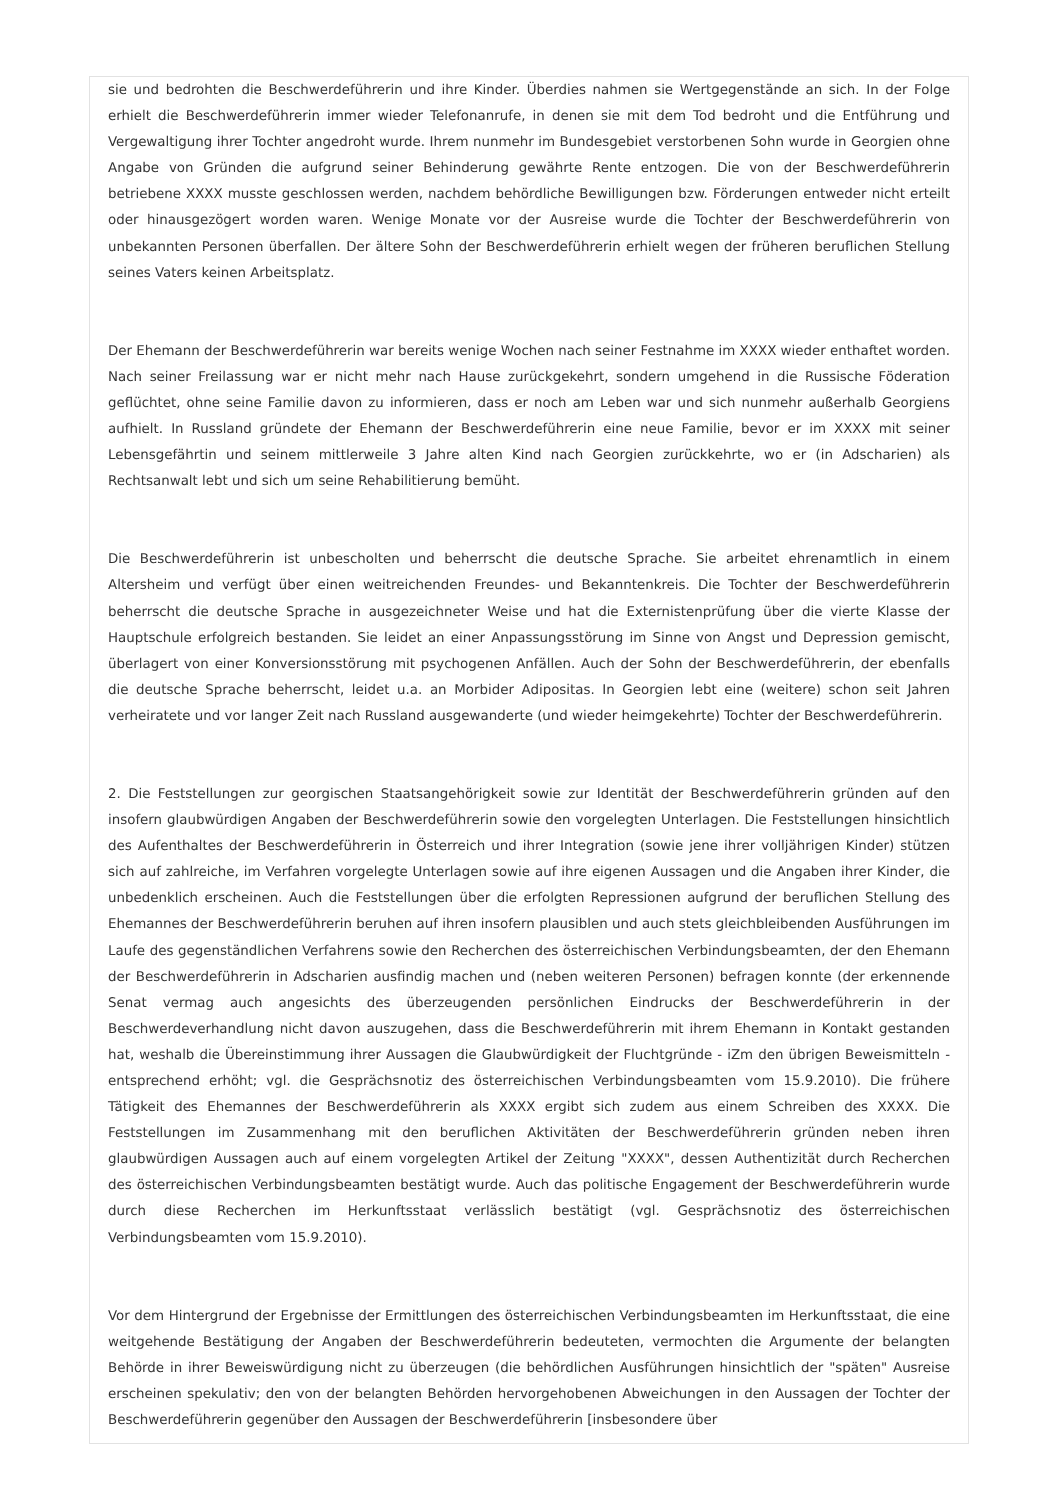sie und bedrohten die Beschwerdeführerin und ihre Kinder. Überdies nahmen sie Wertgegenstände an sich. In der Folge erhielt die Beschwerdeführerin immer wieder Telefonanrufe, in denen sie mit dem Tod bedroht und die Entführung und Vergewaltigung ihrer Tochter angedroht wurde. Ihrem nunmehr im Bundesgebiet verstorbenen Sohn wurde in Georgien ohne Angabe von Gründen die aufgrund seiner Behinderung gewährte Rente entzogen. Die von der Beschwerdeführerin betriebene XXXX musste geschlossen werden, nachdem behördliche Bewilligungen bzw. Förderungen entweder nicht erteilt oder hinausgezögert worden waren. Wenige Monate vor der Ausreise wurde die Tochter der Beschwerdeführerin von unbekannten Personen überfallen. Der ältere Sohn der Beschwerdeführerin erhielt wegen der früheren beruflichen Stellung seines Vaters keinen Arbeitsplatz.
Der Ehemann der Beschwerdeführerin war bereits wenige Wochen nach seiner Festnahme im XXXX wieder enthaftet worden. Nach seiner Freilassung war er nicht mehr nach Hause zurückgekehrt, sondern umgehend in die Russische Föderation geflüchtet, ohne seine Familie davon zu informieren, dass er noch am Leben war und sich nunmehr außerhalb Georgiens aufhielt. In Russland gründete der Ehemann der Beschwerdeführerin eine neue Familie, bevor er im XXXX mit seiner Lebensgefährtin und seinem mittlerweile 3 Jahre alten Kind nach Georgien zurückkehrte, wo er (in Adscharien) als Rechtsanwalt lebt und sich um seine Rehabilitierung bemüht.
Die Beschwerdeführerin ist unbescholten und beherrscht die deutsche Sprache. Sie arbeitet ehrenamtlich in einem Altersheim und verfügt über einen weitreichenden Freundes- und Bekanntenkreis. Die Tochter der Beschwerdeführerin beherrscht die deutsche Sprache in ausgezeichneter Weise und hat die Externistenprüfung über die vierte Klasse der Hauptschule erfolgreich bestanden. Sie leidet an einer Anpassungsstörung im Sinne von Angst und Depression gemischt, überlagert von einer Konversionsstörung mit psychogenen Anfällen. Auch der Sohn der Beschwerdeführerin, der ebenfalls die deutsche Sprache beherrscht, leidet u.a. an Morbider Adipositas. In Georgien lebt eine (weitere) schon seit Jahren verheiratete und vor langer Zeit nach Russland ausgewanderte (und wieder heimgekehrte) Tochter der Beschwerdeführerin.
2. Die Feststellungen zur georgischen Staatsangehörigkeit sowie zur Identität der Beschwerdeführerin gründen auf den insofern glaubwürdigen Angaben der Beschwerdeführerin sowie den vorgelegten Unterlagen. Die Feststellungen hinsichtlich des Aufenthaltes der Beschwerdeführerin in Österreich und ihrer Integration (sowie jene ihrer volljährigen Kinder) stützen sich auf zahlreiche, im Verfahren vorgelegte Unterlagen sowie auf ihre eigenen Aussagen und die Angaben ihrer Kinder, die unbedenklich erscheinen. Auch die Feststellungen über die erfolgten Repressionen aufgrund der beruflichen Stellung des Ehemannes der Beschwerdeführerin beruhen auf ihren insofern plausiblen und auch stets gleichbleibenden Ausführungen im Laufe des gegenständlichen Verfahrens sowie den Recherchen des österreichischen Verbindungsbeamten, der den Ehemann der Beschwerdeführerin in Adscharien ausfindig machen und (neben weiteren Personen) befragen konnte (der erkennende Senat vermag auch angesichts des überzeugenden persönlichen Eindrucks der Beschwerdeführerin in der Beschwerdeverhandlung nicht davon auszugehen, dass die Beschwerdeführerin mit ihrem Ehemann in Kontakt gestanden hat, weshalb die Übereinstimmung ihrer Aussagen die Glaubwürdigkeit der Fluchtgründe - iZm den übrigen Beweismitteln - entsprechend erhöht; vgl. die Gesprächsnotiz des österreichischen Verbindungsbeamten vom 15.9.2010). Die frühere Tätigkeit des Ehemannes der Beschwerdeführerin als XXXX ergibt sich zudem aus einem Schreiben des XXXX. Die Feststellungen im Zusammenhang mit den beruflichen Aktivitäten der Beschwerdeführerin gründen neben ihren glaubwürdigen Aussagen auch auf einem vorgelegten Artikel der Zeitung "XXXX", dessen Authentizität durch Recherchen des österreichischen Verbindungsbeamten bestätigt wurde. Auch das politische Engagement der Beschwerdeführerin wurde durch diese Recherchen im Herkunftsstaat verlässlich bestätigt (vgl. Gesprächsnotiz des österreichischen Verbindungsbeamten vom 15.9.2010).
Vor dem Hintergrund der Ergebnisse der Ermittlungen des österreichischen Verbindungsbeamten im Herkunftsstaat, die eine weitgehende Bestätigung der Angaben der Beschwerdeführerin bedeuteten, vermochten die Argumente der belangten Behörde in ihrer Beweiswürdigung nicht zu überzeugen (die behördlichen Ausführungen hinsichtlich der "späten" Ausreise erscheinen spekulativ; den von der belangten Behörden hervorgehobenen Abweichungen in den Aussagen der Tochter der Beschwerdeführerin gegenüber den Aussagen der Beschwerdeführerin [insbesondere über